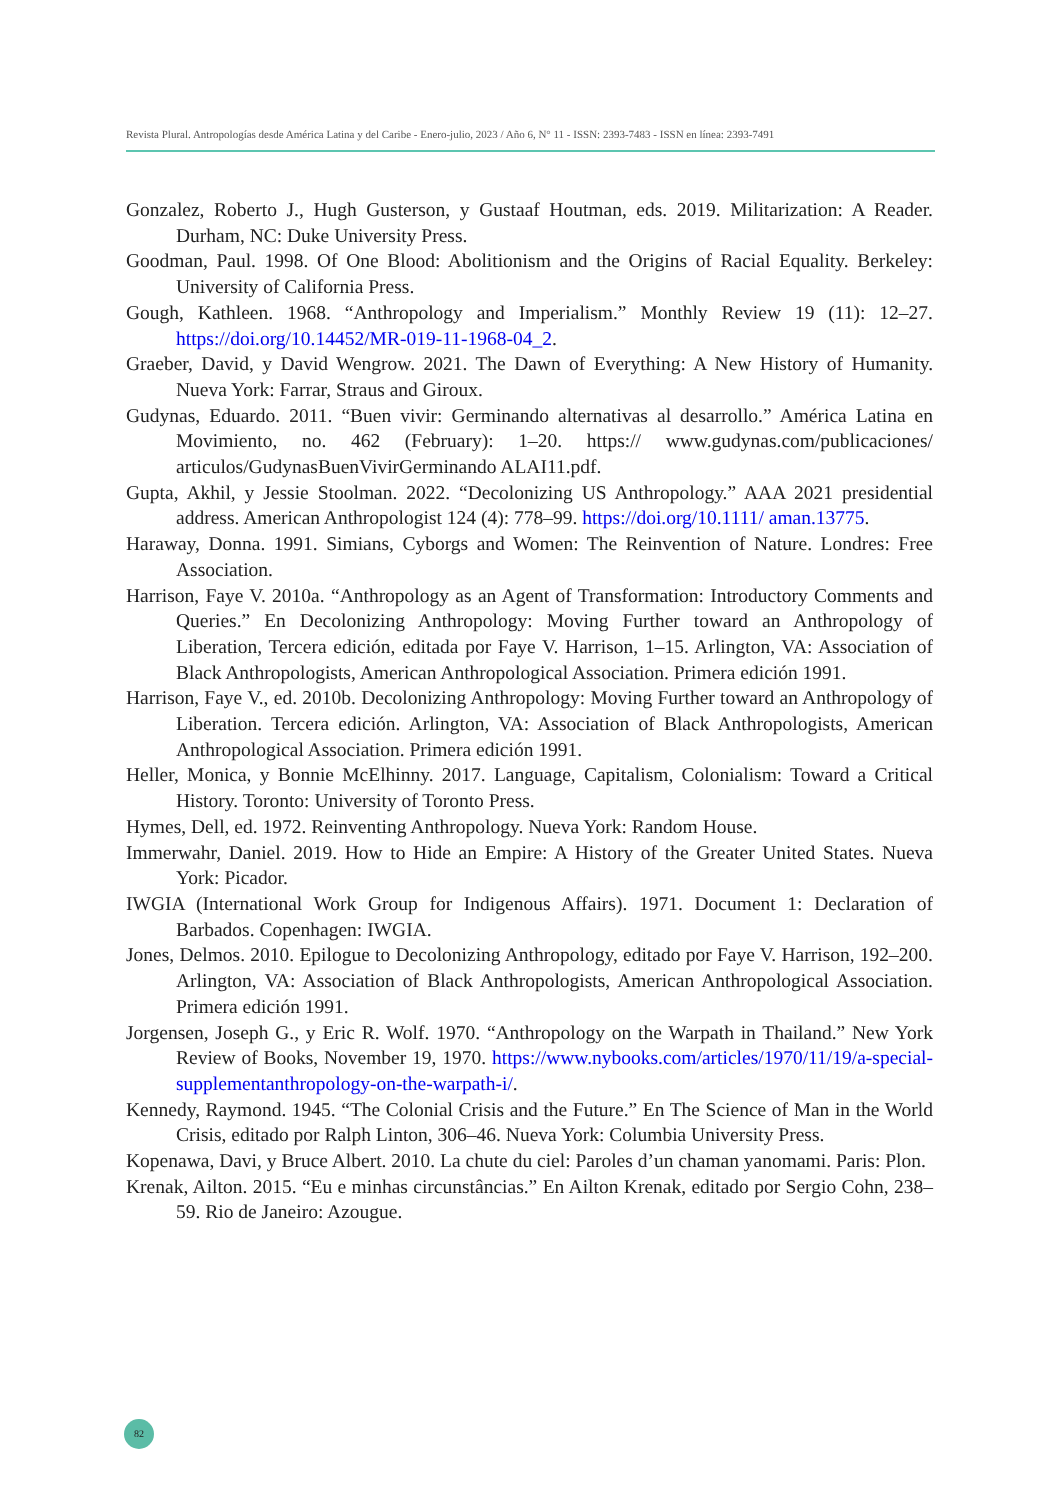Revista Plural. Antropologías desde América Latina y del Caribe - Enero-julio, 2023 / Año 6, N° 11 - ISSN: 2393-7483 - ISSN en línea: 2393-7491
Gonzalez, Roberto J., Hugh Gusterson, y Gustaaf Houtman, eds. 2019. Militarization: A Reader. Durham, NC: Duke University Press.
Goodman, Paul. 1998. Of One Blood: Abolitionism and the Origins of Racial Equality. Berkeley: University of California Press.
Gough, Kathleen. 1968. “Anthropology and Imperialism.” Monthly Review 19 (11): 12–27. https://doi.org/10.14452/MR-019-11-1968-04_2.
Graeber, David, y David Wengrow. 2021. The Dawn of Everything: A New History of Humanity. Nueva York: Farrar, Straus and Giroux.
Gudynas, Eduardo. 2011. “Buen vivir: Germinando alternativas al desarrollo.” América Latina en Movimiento, no. 462 (February): 1–20. https:// www.gudynas.com/publicaciones/ articulos/GudynasBuenVivirGerminando ALAI11.pdf.
Gupta, Akhil, y Jessie Stoolman. 2022. “Decolonizing US Anthropology.” AAA 2021 presidential address. American Anthropologist 124 (4): 778–99. https://doi.org/10.1111/ aman.13775.
Haraway, Donna. 1991. Simians, Cyborgs and Women: The Reinvention of Nature. Londres: Free Association.
Harrison, Faye V. 2010a. “Anthropology as an Agent of Transformation: Introductory Comments and Queries.” En Decolonizing Anthropology: Moving Further toward an Anthropology of Liberation, Tercera edición, editada por Faye V. Harrison, 1–15. Arlington, VA: Association of Black Anthropologists, American Anthropological Association. Primera edición 1991.
Harrison, Faye V., ed. 2010b. Decolonizing Anthropology: Moving Further toward an Anthropology of Liberation. Tercera edición. Arlington, VA: Association of Black Anthropologists, American Anthropological Association. Primera edición 1991.
Heller, Monica, y Bonnie McElhinny. 2017. Language, Capitalism, Colonialism: Toward a Critical History. Toronto: University of Toronto Press.
Hymes, Dell, ed. 1972. Reinventing Anthropology. Nueva York: Random House.
Immerwahr, Daniel. 2019. How to Hide an Empire: A History of the Greater United States. Nueva York: Picador.
IWGIA (International Work Group for Indigenous Affairs). 1971. Document 1: Declaration of Barbados. Copenhagen: IWGIA.
Jones, Delmos. 2010. Epilogue to Decolonizing Anthropology, editado por Faye V. Harrison, 192–200. Arlington, VA: Association of Black Anthropologists, American Anthropological Association. Primera edición 1991.
Jorgensen, Joseph G., y Eric R. Wolf. 1970. “Anthropology on the Warpath in Thailand.” New York Review of Books, November 19, 1970. https://www.nybooks.com/articles/1970/11/19/a-special-supplementanthropology-on-the-warpath-i/.
Kennedy, Raymond. 1945. “The Colonial Crisis and the Future.” En The Science of Man in the World Crisis, editado por Ralph Linton, 306–46. Nueva York: Columbia University Press.
Kopenawa, Davi, y Bruce Albert. 2010. La chute du ciel: Paroles d’un chaman yanomami. Paris: Plon.
Krenak, Ailton. 2015. “Eu e minhas circunstâncias.” En Ailton Krenak, editado por Sergio Cohn, 238–59. Rio de Janeiro: Azougue.
82